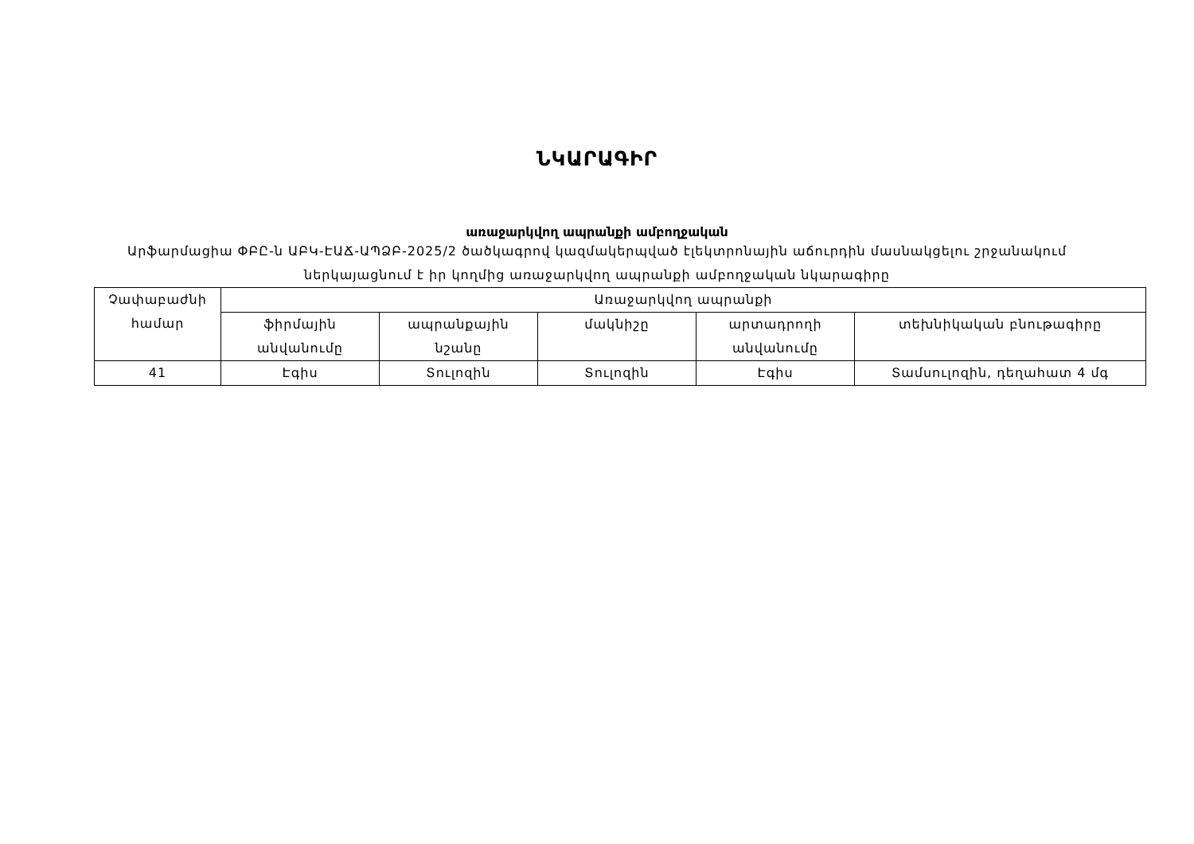ՆԿԱՐԱԳԻՐ
առաջարկվող ապրանքի ամբողջական
Արֆարմացիա ՓԲԸ-ն ԱԲԿ-ԷԱՃ-ԱՊՁԲ-2025/2 ծածկագրով կազմակերպված էլեկտրոնային աճուրդին մասնակցելու շրջանակում ներկայացնում է իր կողմից առաջարկվող ապրանքի ամբողջական նկարագիրը
| Չափաբաժնի համար | Առաջարկվող ապրանքի | | | | |
| --- | --- | --- | --- | --- | --- |
| | ֆիրմային անվանումը | ապրանքային նշանը | մակնիշը | արտադրողի անվանումը | տեխնիկական բնութագիրը |
| 41 | Էգիս | Տուլոզին | Տուլոզին | Էգիս | Տամսուլոզին, դեղահատ 4 մգ |